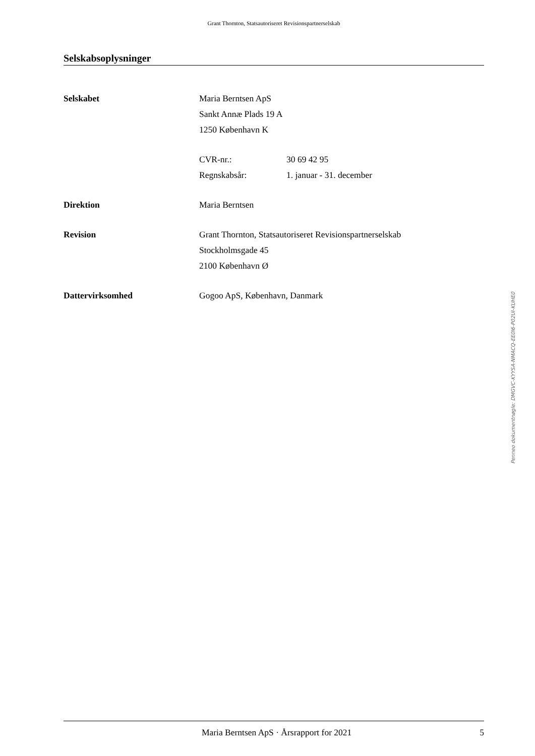Grant Thornton, Statsautoriseret Revisionspartnerselskab
Selskabsoplysninger
| Selskabet | Maria Berntsen ApS | |
| | Sankt Annæ Plads 19 A | |
| | 1250 København K | |
| | CVR-nr.: | 30 69 42 95 |
| | Regnskabsår: | 1. januar - 31. december |
| Direktion | Maria Berntsen | |
| Revision | Grant Thornton, Statsautoriseret Revisionspartnerselskab | |
| | Stockholmsgade 45 | |
| | 2100 København Ø | |
| Dattervirksomhed | Gogoo ApS, København, Danmark | |
Maria Berntsen ApS · Årsrapport for 2021 5
Penneo dokumentnøgle: DMGVC-KYYSA-NMACQ-EE0I6-P02UI-KUHE0